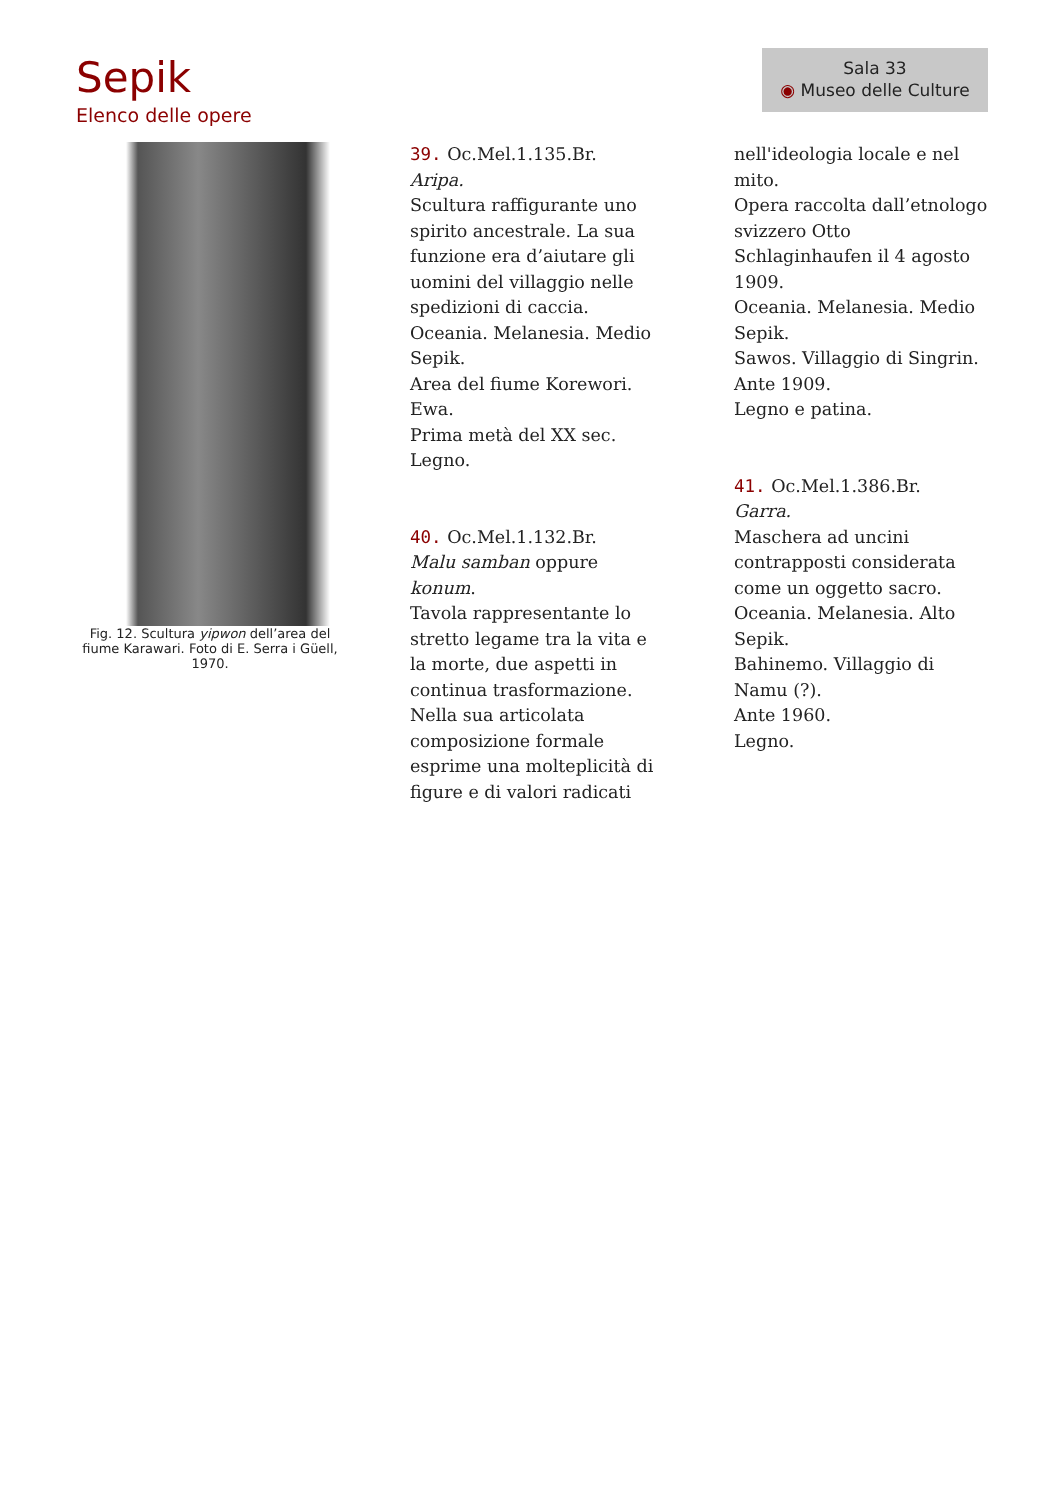Sepik
Elenco delle opere
Sala 33
◉ Museo delle Culture
Fig. 12. Scultura yipwon dell’area del fiume Karawari. Foto di E. Serra i Güell, 1970.
39. Oc.Mel.1.135.Br.
Aripa.
Scultura raffigurante uno spirito ancestrale. La sua funzione era d’aiutare gli uomini del villaggio nelle spedizioni di caccia.
Oceania. Melanesia. Medio Sepik.
Area del fiume Korewori.
Ewa.
Prima metà del XX sec.
Legno.
40. Oc.Mel.1.132.Br.
Malu samban oppure konum.
Tavola rappresentante lo stretto legame tra la vita e la morte, due aspetti in continua trasformazione. Nella sua articolata composizione formale esprime una molteplicità di figure e di valori radicati
nell'ideologia locale e nel mito.
Opera raccolta dall’etnologo svizzero Otto Schlaginhaufen il 4 agosto 1909.
Oceania. Melanesia. Medio Sepik.
Sawos. Villaggio di Singrin.
Ante 1909.
Legno e patina.
41. Oc.Mel.1.386.Br.
Garra.
Maschera ad uncini contrapposti considerata come un oggetto sacro.
Oceania. Melanesia. Alto Sepik.
Bahinemo. Villaggio di Namu (?).
Ante 1960.
Legno.